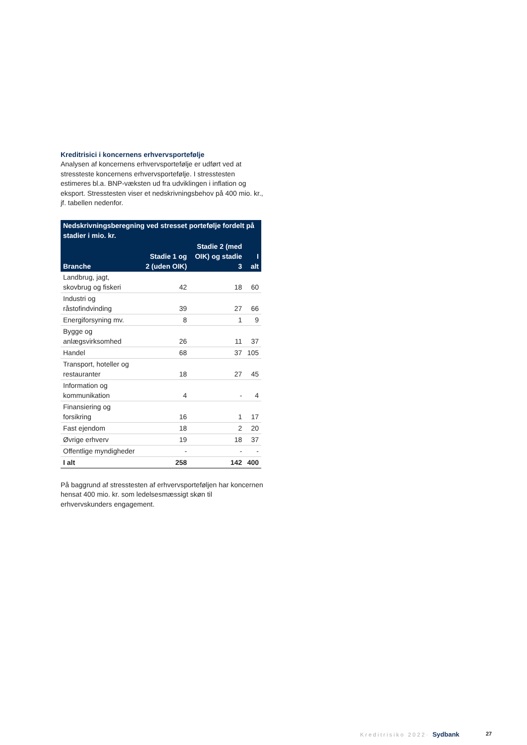Kreditrisici i koncernens erhvervsportefølje
Analysen af koncernens erhvervsportefølje er udført ved at stressteste koncernens erhvervsportefølje. I stresstesten estimeres bl.a. BNP-væksten ud fra udviklingen i inflation og eksport. Stresstesten viser et nedskrivningsbehov på 400 mio. kr., jf. tabellen nedenfor.
| Nedskrivningsberegning ved stresset portefølje fordelt på stadier i mio. kr. | | | |
| --- | --- | --- | --- |
| Branche | Stadie 1 og 2 (uden OIK) | Stadie 2 (med OIK) og stadie 3 | I alt |
| Landbrug, jagt, skovbrug og fiskeri | 42 | 18 | 60 |
| Industri og råstofindvinding | 39 | 27 | 66 |
| Energiforsyning mv. | 8 | 1 | 9 |
| Bygge og anlægsvirksomhed | 26 | 11 | 37 |
| Handel | 68 | 37 | 105 |
| Transport, hoteller og restauranter | 18 | 27 | 45 |
| Information og kommunikation | 4 | - | 4 |
| Finansiering og forsikring | 16 | 1 | 17 |
| Fast ejendom | 18 | 2 | 20 |
| Øvrige erhverv | 19 | 18 | 37 |
| Offentlige myndigheder | - | - | - |
| I alt | 258 | 142 | 400 |
På baggrund af stresstesten af erhvervsporteføljen har koncernen hensat 400 mio. kr. som ledelsesmæssigt skøn til erhvervskunders engagement.
Kreditrisiko 2022· Sydbank 27